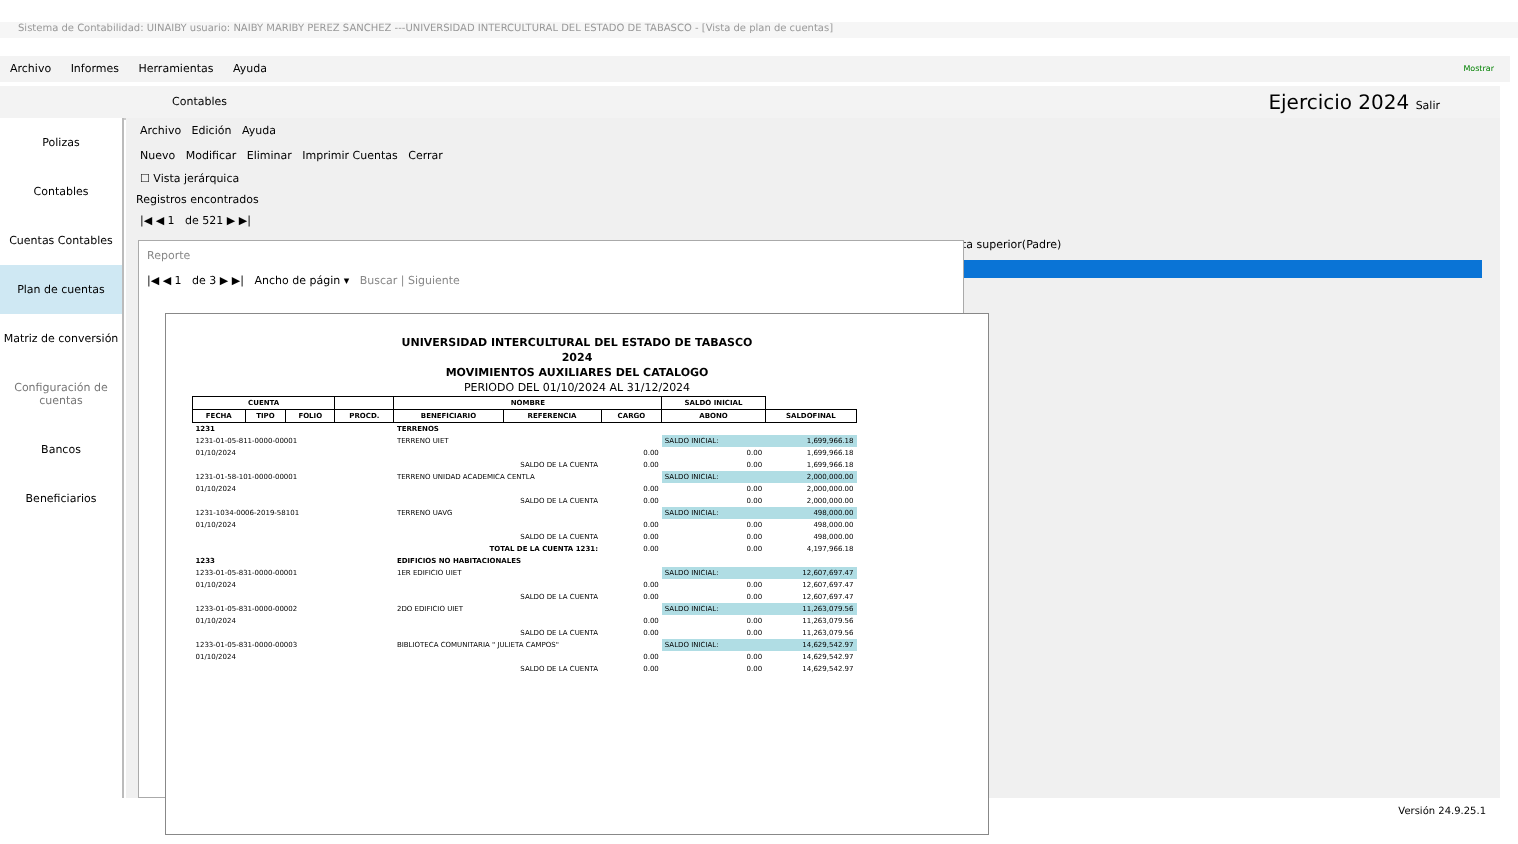Sistema de Contabilidad: UINAIBY usuario: NAIBY MARIBY PEREZ SANCHEZ ---UNIVERSIDAD INTERCULTURAL DEL ESTADO DE TABASCO - [Vista de plan de cuentas]
Archivo Informes Herramientas Ayuda Mostrar
Contables Ejercicio 2024 Salir
Polizas
Contables
Cuentas Contables
Plan de cuentas
Matriz de conversión
Configuración de cuentas
Bancos
Beneficiarios
Archivo Edición Ayuda
Nuevo Modificar Eliminar Imprimir Cuentas Cerrar
☐ Vista jerárquica
Registros encontrados
|◀ ◀ 1 de 521 ▶ ▶|
ta superior(Padre)
Reporte
|◀ ◀ 1 de 3 ▶ ▶| Ancho de págin ▾ Buscar | Siguiente
UNIVERSIDAD INTERCULTURAL DEL ESTADO DE TABASCO
2024
MOVIMIENTOS AUXILIARES DEL CATALOGO
PERIODO DEL 01/10/2024 AL 31/12/2024
| CUENTA | | | | NOMBRE | | | SALDO INICIAL | |
| --- | --- | --- | --- | --- | --- | --- | --- | --- |
| FECHA | TIPO | FOLIO | PROCD. | BENEFICIARIO | REFERENCIA | CARGO | ABONO | SALDOFINAL |
| 1231 | | | | TERRENOS | | | | |
| 1231-01-05-811-0000-00001 | | | | TERRENO UIET | | | SALDO INICIAL: | 1,699,966.18 |
| 01/10/2024 | | | | | | 0.00 | 0.00 | 1,699,966.18 |
| SALDO DE LA CUENTA | | | | | | 0.00 | 0.00 | 1,699,966.18 |
| 1231-01-58-101-0000-00001 | | | | TERRENO UNIDAD ACADEMICA CENTLA | | | SALDO INICIAL: | 2,000,000.00 |
| 01/10/2024 | | | | | | 0.00 | 0.00 | 2,000,000.00 |
| SALDO DE LA CUENTA | | | | | | 0.00 | 0.00 | 2,000,000.00 |
| 1231-1034-0006-2019-58101 | | | | TERRENO UAVG | | | SALDO INICIAL: | 498,000.00 |
| 01/10/2024 | | | | | | 0.00 | 0.00 | 498,000.00 |
| SALDO DE LA CUENTA | | | | | | 0.00 | 0.00 | 498,000.00 |
| TOTAL DE LA CUENTA 1231: | | | | | | 0.00 | 0.00 | 4,197,966.18 |
| 1233 | | | | EDIFICIOS NO HABITACIONALES | | | | |
| 1233-01-05-831-0000-00001 | | | | 1ER EDIFICIO UIET | | | SALDO INICIAL: | 12,607,697.47 |
| 01/10/2024 | | | | | | 0.00 | 0.00 | 12,607,697.47 |
| SALDO DE LA CUENTA | | | | | | 0.00 | 0.00 | 12,607,697.47 |
| 1233-01-05-831-0000-00002 | | | | 2DO EDIFICIO UIET | | | SALDO INICIAL: | 11,263,079.56 |
| 01/10/2024 | | | | | | 0.00 | 0.00 | 11,263,079.56 |
| SALDO DE LA CUENTA | | | | | | 0.00 | 0.00 | 11,263,079.56 |
| 1233-01-05-831-0000-00003 | | | | BIBLIOTECA COMUNITARIA " JULIETA CAMPOS" | | | SALDO INICIAL: | 14,629,542.97 |
| 01/10/2024 | | | | | | 0.00 | 0.00 | 14,629,542.97 |
| SALDO DE LA CUENTA | | | | | | 0.00 | 0.00 | 14,629,542.97 |
Versión 24.9.25.1